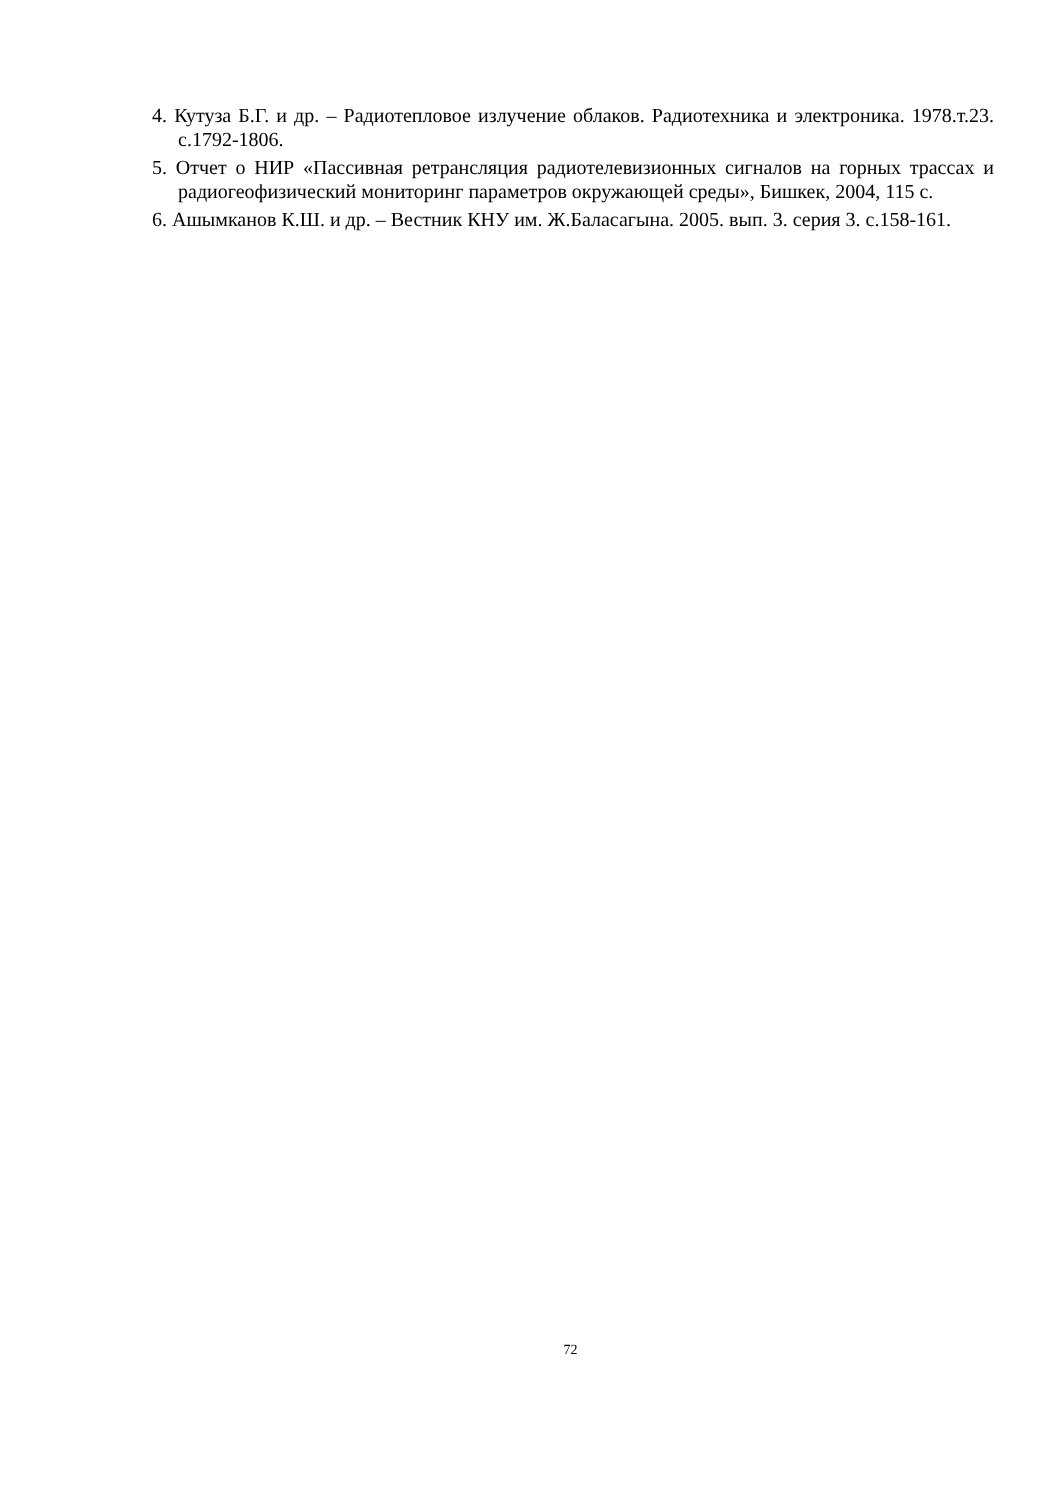4. Кутуза Б.Г. и др. – Радиотепловое излучение облаков. Радиотехника и электроника. 1978.т.23. с.1792-1806.
5. Отчет о НИР «Пассивная ретрансляция радиотелевизионных сигналов на горных трассах и радиогеофизический мониторинг параметров окружающей среды», Бишкек, 2004, 115 с.
6. Ашымканов К.Ш. и др. – Вестник КНУ им. Ж.Баласагына. 2005. вып. 3. серия 3. с.158-161.
72